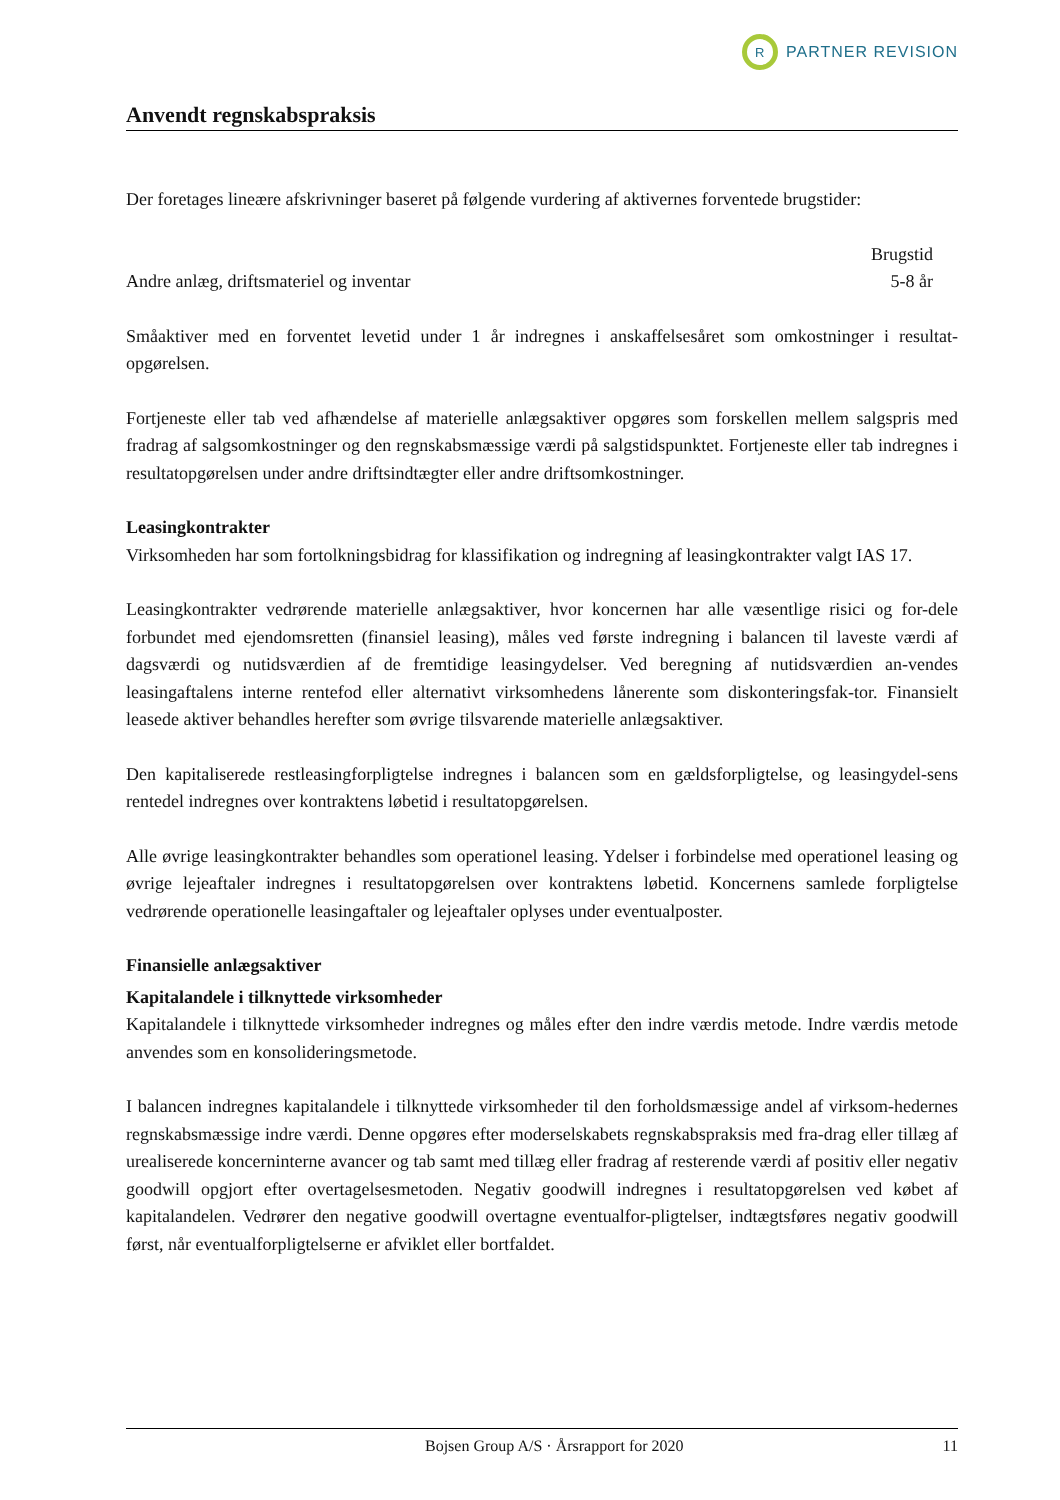R
PARTNER REVISION
Anvendt regnskabspraksis
Der foretages lineære afskrivninger baseret på følgende vurdering af aktivernes forventede brugstider:
| | Brugstid |
| Andre anlæg, driftsmateriel og inventar | 5-8 år |
Småaktiver med en forventet levetid under 1 år indregnes i anskaffelsesåret som omkostninger i resultat-opgørelsen.
Fortjeneste eller tab ved afhændelse af materielle anlægsaktiver opgøres som forskellen mellem salgspris med fradrag af salgsomkostninger og den regnskabsmæssige værdi på salgstidspunktet. Fortjeneste eller tab indregnes i resultatopgørelsen under andre driftsindtægter eller andre driftsomkostninger.
Leasingkontrakter
Virksomheden har som fortolkningsbidrag for klassifikation og indregning af leasingkontrakter valgt IAS 17.
Leasingkontrakter vedrørende materielle anlægsaktiver, hvor koncernen har alle væsentlige risici og for-dele forbundet med ejendomsretten (finansiel leasing), måles ved første indregning i balancen til laveste værdi af dagsværdi og nutidsværdien af de fremtidige leasingydelser. Ved beregning af nutidsværdien an-vendes leasingaftalens interne rentefod eller alternativt virksomhedens lånerente som diskonteringsfak-tor. Finansielt leasede aktiver behandles herefter som øvrige tilsvarende materielle anlægsaktiver.
Den kapitaliserede restleasingforpligtelse indregnes i balancen som en gældsforpligtelse, og leasingydel-sens rentedel indregnes over kontraktens løbetid i resultatopgørelsen.
Alle øvrige leasingkontrakter behandles som operationel leasing. Ydelser i forbindelse med operationel leasing og øvrige lejeaftaler indregnes i resultatopgørelsen over kontraktens løbetid. Koncernens samlede forpligtelse vedrørende operationelle leasingaftaler og lejeaftaler oplyses under eventualposter.
Finansielle anlægsaktiver
Kapitalandele i tilknyttede virksomheder
Kapitalandele i tilknyttede virksomheder indregnes og måles efter den indre værdis metode. Indre værdis metode anvendes som en konsolideringsmetode.
I balancen indregnes kapitalandele i tilknyttede virksomheder til den forholdsmæssige andel af virksom-hedernes regnskabsmæssige indre værdi. Denne opgøres efter moderselskabets regnskabspraksis med fra-drag eller tillæg af urealiserede koncerninterne avancer og tab samt med tillæg eller fradrag af resterende værdi af positiv eller negativ goodwill opgjort efter overtagelsesmetoden. Negativ goodwill indregnes i resultatopgørelsen ved købet af kapitalandelen. Vedrører den negative goodwill overtagne eventualfor-pligtelser, indtægtsføres negativ goodwill først, når eventualforpligtelserne er afviklet eller bortfaldet.
Bojsen Group A/S · Årsrapport for 2020 11